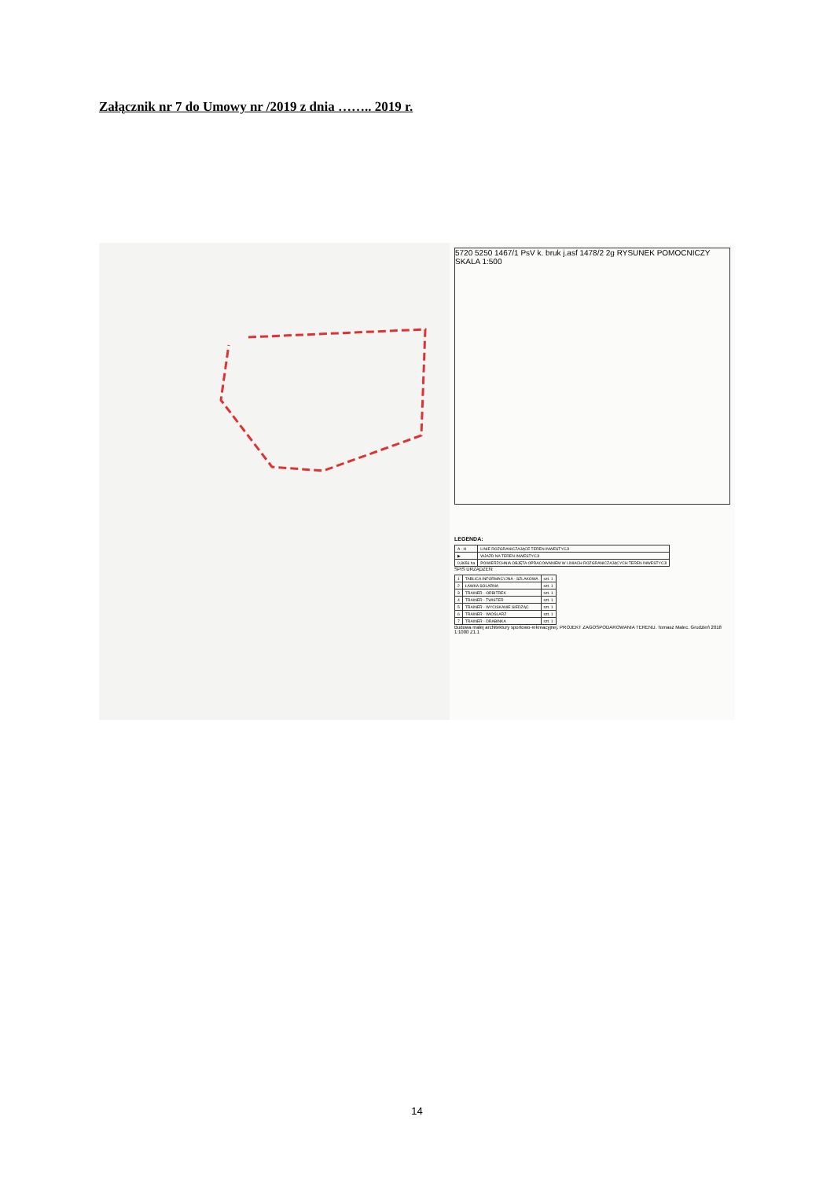Załącznik nr 7 do Umowy nr /2019 z dnia …….. 2019 r.
5720 5250 1467/1 PsV k. bruk j.asf 1478/2 2g RYSUNEK POMOCNICZY SKALA 1:500
LEGENDA:
| A - H | LINIE ROZGRANICZAJĄCE TEREN INWESTYCJI |
| ▶ | WJAZD NA TEREN INWESTYCJI |
| 0,8656 ha | POWIERZCHNIA OBJĘTA OPRACOWANIEM W LINIACH ROZGRANICZAJĄCYCH TEREN INWESTYCJI |
SPIS URZĄDZEŃ:
| 1 | TABLICA INFORMACYJNA - SZLAKOWA | szt. 1 |
| 2 | ŁAWKA SOLARNA | szt. 1 |
| 3 | TRAINER - ORBITREK | szt. 1 |
| 4 | TRAINER - TWISTER | szt. 1 |
| 5 | TRAINER - WYCISKANIE SIEDZĄC | szt. 1 |
| 6 | TRAINER - WIOŚLARZ | szt. 1 |
| 7 | TRAINER - DRABINKA | szt. 1 |
Budowa małej architektury sportowo-rekreacyjnej. PROJEKT ZAGOSPODAROWANIA TERENU. Tomasz Malec. Grudzień 2018 1:1000 Z1.1
14